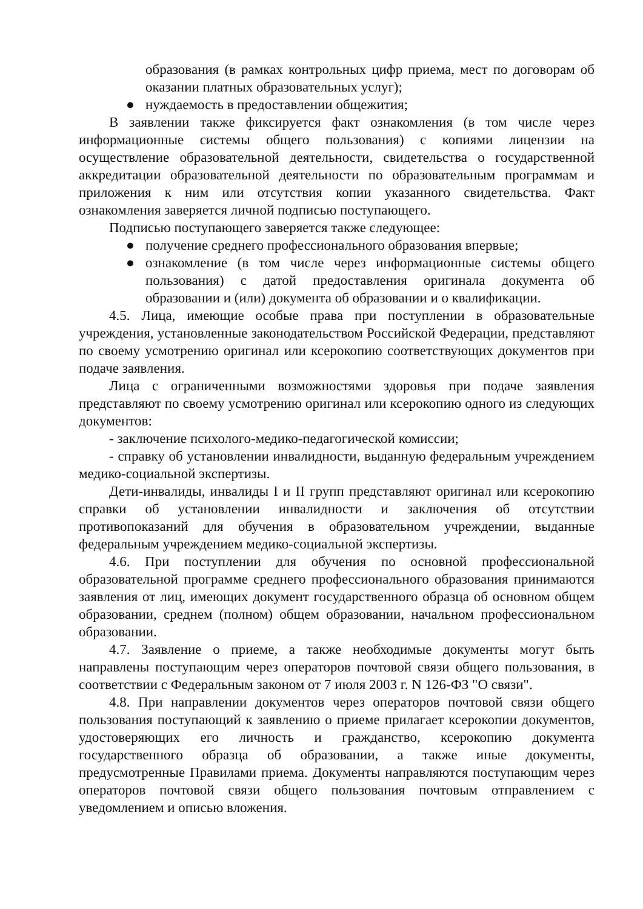образования (в рамках контрольных цифр приема, мест по договорам об оказании платных образовательных услуг);
● нуждаемость в предоставлении общежития;
В заявлении также фиксируется факт ознакомления (в том числе через информационные системы общего пользования) с копиями лицензии на осуществление образовательной деятельности, свидетельства о государственной аккредитации образовательной деятельности по образовательным программам и приложения к ним или отсутствия копии указанного свидетельства. Факт ознакомления заверяется личной подписью поступающего.
Подписью поступающего заверяется также следующее:
● получение среднего профессионального образования впервые;
● ознакомление (в том числе через информационные системы общего пользования) с датой предоставления оригинала документа об образовании и (или) документа об образовании и о квалификации.
4.5. Лица, имеющие особые права при поступлении в образовательные учреждения, установленные законодательством Российской Федерации, представляют по своему усмотрению оригинал или ксерокопию соответствующих документов при подаче заявления.
Лица с ограниченными возможностями здоровья при подаче заявления представляют по своему усмотрению оригинал или ксерокопию одного из следующих документов:
- заключение психолого-медико-педагогической комиссии;
- справку об установлении инвалидности, выданную федеральным учреждением медико-социальной экспертизы.
Дети-инвалиды, инвалиды I и II групп представляют оригинал или ксерокопию справки об установлении инвалидности и заключения об отсутствии противопоказаний для обучения в образовательном учреждении, выданные федеральным учреждением медико-социальной экспертизы.
4.6. При поступлении для обучения по основной профессиональной образовательной программе среднего профессионального образования принимаются заявления от лиц, имеющих документ государственного образца об основном общем образовании, среднем (полном) общем образовании, начальном профессиональном образовании.
4.7. Заявление о приеме, а также необходимые документы могут быть направлены поступающим через операторов почтовой связи общего пользования, в соответствии с Федеральным законом от 7 июля 2003 г. N 126-ФЗ "О связи".
4.8. При направлении документов через операторов почтовой связи общего пользования поступающий к заявлению о приеме прилагает ксерокопии документов, удостоверяющих его личность и гражданство, ксерокопию документа государственного образца об образовании, а также иные документы, предусмотренные Правилами приема. Документы направляются поступающим через операторов почтовой связи общего пользования почтовым отправлением с уведомлением и описью вложения.